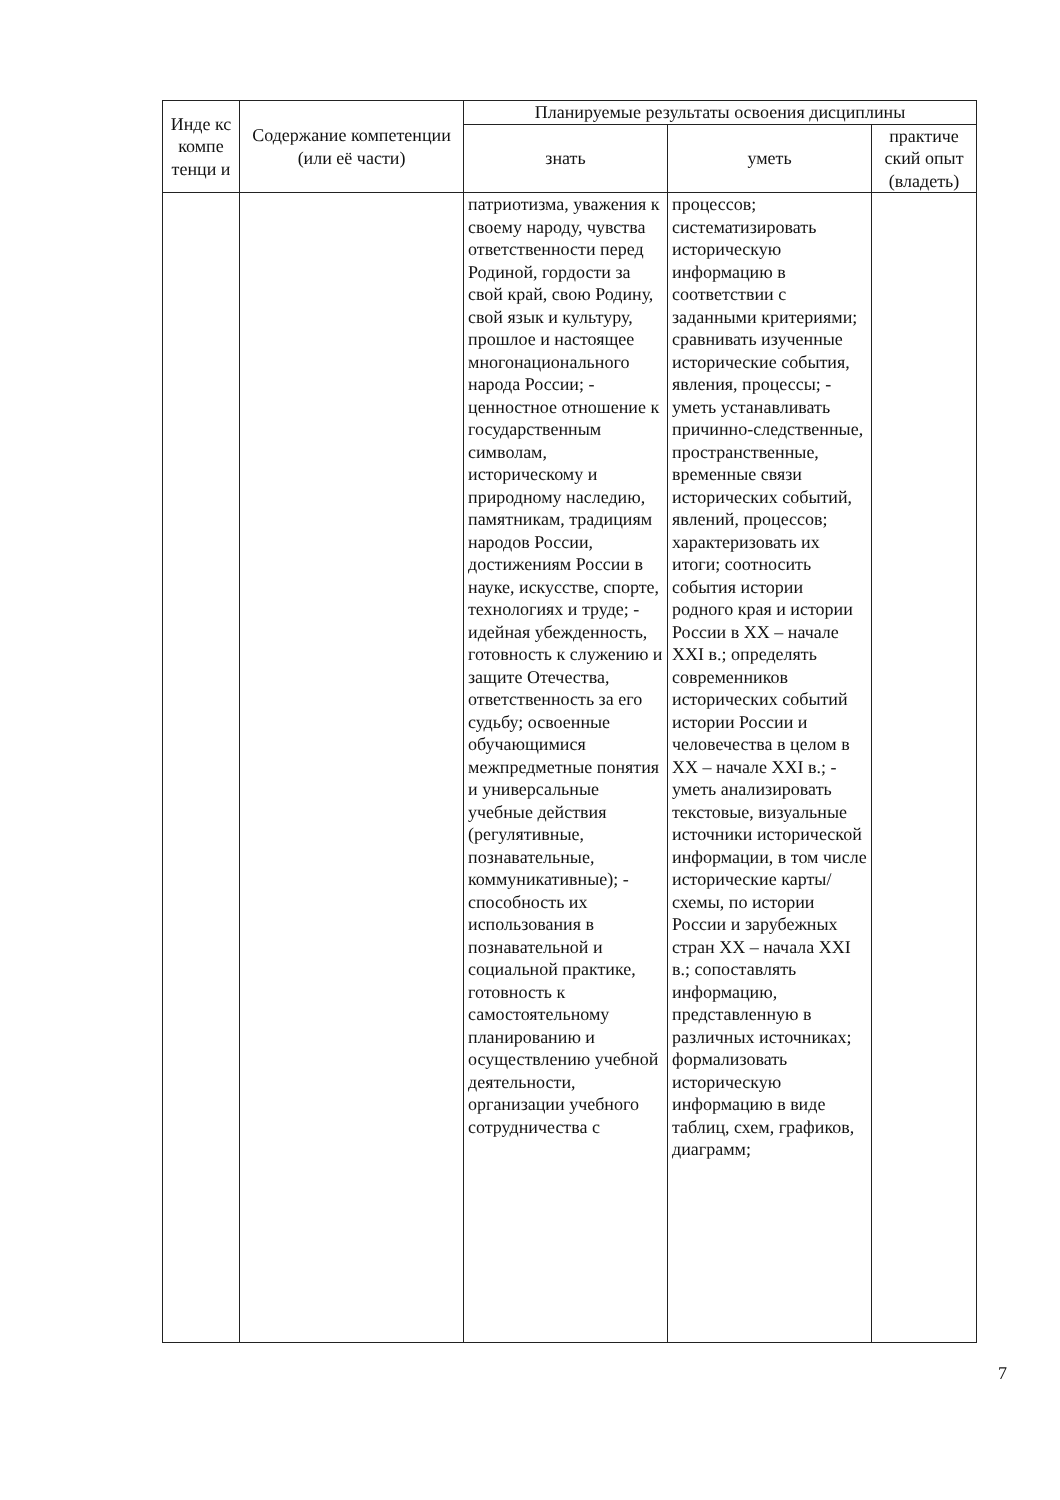| Инде кс компе тенци и | Содержание компетенции (или её части) | Планируемые результаты освоения дисциплины | | |
| --- | --- | --- | --- | --- |
| | | знать | уметь | практиче ский опыт (владеть) |
| | | патриотизма, уважения к своему народу, чувства ответственности перед Родиной, гордости за свой край, свою Родину, свой язык и культуру, прошлое и настоящее многонационального народа России; - ценностное отношение к государственным символам, историческому и природному наследию, памятникам, традициям народов России, достижениям России в науке, искусстве, спорте, технологиях и труде; - идейная убежденность, готовность к служению и защите Отечества, ответственность за его судьбу; освоенные обучающимися межпредметные понятия и универсальные учебные действия (регулятивные, познавательные, коммуникативные); - способность их использования в познавательной и социальной практике, готовность к самостоятельному планированию и осуществлению учебной деятельности, организации учебного сотрудничества с | процессов; систематизировать историческую информацию в соответствии с заданными критериями; сравнивать изученные исторические события, явления, процессы; - уметь устанавливать причинно-следственные, пространственные, временные связи исторических событий, явлений, процессов; характеризовать их итоги; соотносить события истории родного края и истории России в XX – начале XXI в.; определять современников исторических событий истории России и человечества в целом в XX – начале XXI в.; - уметь анализировать текстовые, визуальные источники исторической информации, в том числе исторические карты/схемы, по истории России и зарубежных стран XX – начала XXI в.; сопоставлять информацию, представленную в различных источниках; формализовать историческую информацию в виде таблиц, схем, графиков, диаграмм; | |
7